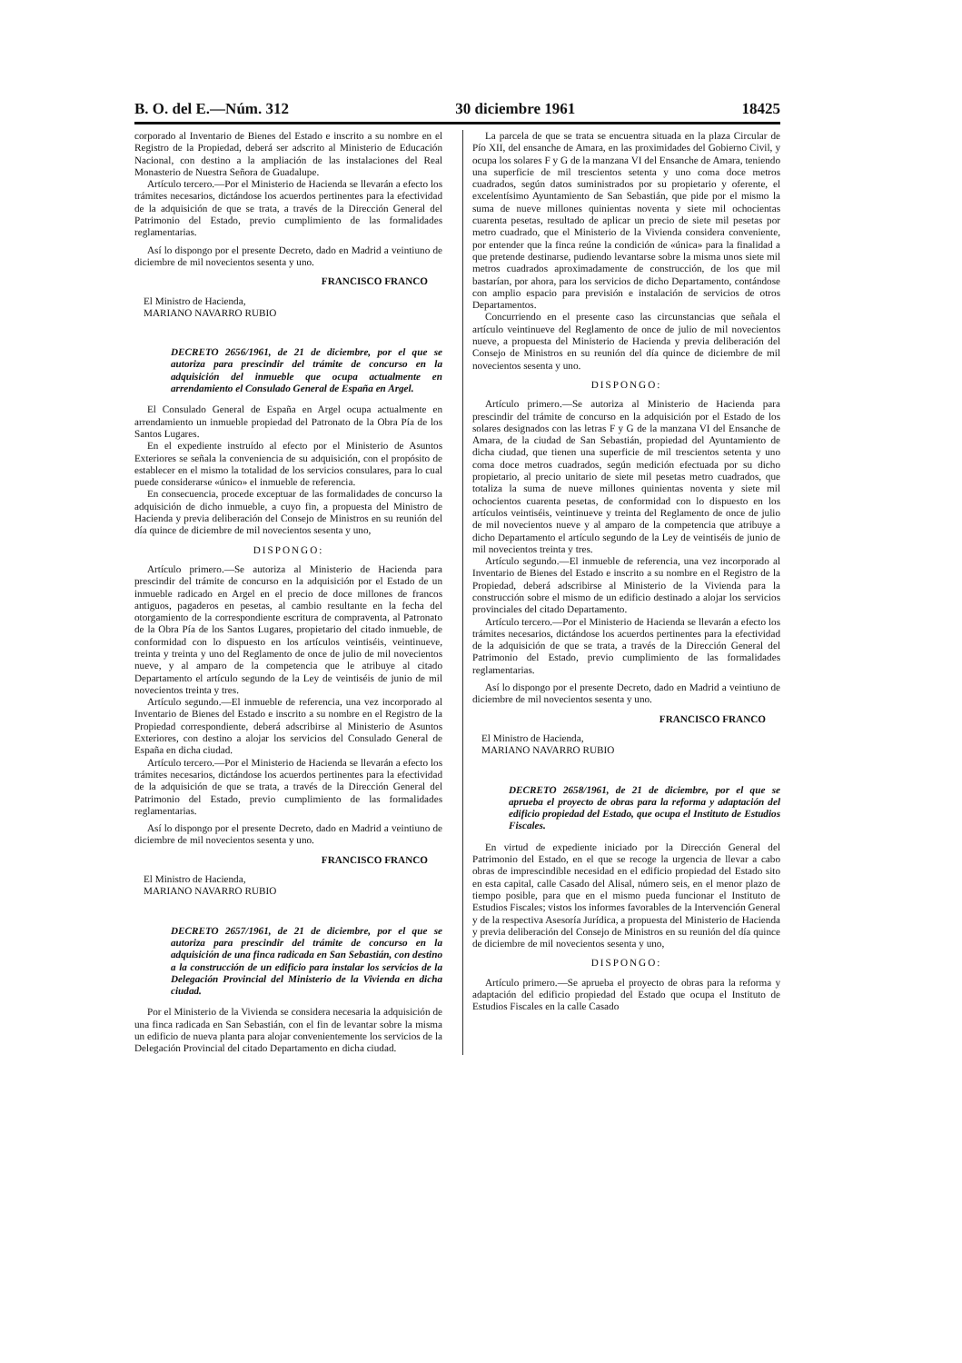B. O. del E.—Núm. 312 30 diciembre 1961 18425
corporado al Inventario de Bienes del Estado e inscrito a su nombre en el Registro de la Propiedad, deberá ser adscrito al Ministerio de Educación Nacional, con destino a la ampliación de las instalaciones del Real Monasterio de Nuestra Señora de Guadalupe.
Artículo tercero.—Por el Ministerio de Hacienda se llevarán a efecto los trámites necesarios, dictándose los acuerdos pertinentes para la efectividad de la adquisición de que se trata, a través de la Dirección General del Patrimonio del Estado, previo cumplimiento de las formalidades reglamentarias.
Así lo dispongo por el presente Decreto, dado en Madrid a veintiuno de diciembre de mil novecientos sesenta y uno.
FRANCISCO FRANCO
El Ministro de Hacienda,
MARIANO NAVARRO RUBIO
DECRETO 2656/1961, de 21 de diciembre, por el que se autoriza para prescindir del trámite de concurso en la adquisición del inmueble que ocupa actualmente en arrendamiento el Consulado General de España en Argel.
El Consulado General de España en Argel ocupa actualmente en arrendamiento un inmueble propiedad del Patronato de la Obra Pía de los Santos Lugares.
En el expediente instruído al efecto por el Ministerio de Asuntos Exteriores se señala la conveniencia de su adquisición, con el propósito de establecer en el mismo la totalidad de los servicios consulares, para lo cual puede considerarse «único» el inmueble de referencia.
En consecuencia, procede exceptuar de las formalidades de concurso la adquisición de dicho inmueble, a cuyo fin, a propuesta del Ministro de Hacienda y previa deliberación del Consejo de Ministros en su reunión del día quince de diciembre de mil novecientos sesenta y uno,
DISPONGO:
Artículo primero.—Se autoriza al Ministerio de Hacienda para prescindir del trámite de concurso en la adquisición por el Estado de un inmueble radicado en Argel en el precio de doce millones de francos antiguos, pagaderos en pesetas, al cambio resultante en la fecha del otorgamiento de la correspondiente escritura de compraventa, al Patronato de la Obra Pía de los Santos Lugares, propietario del citado inmueble, de conformidad con lo dispuesto en los artículos veintiséis, veintinueve, treinta y treinta y uno del Reglamento de once de julio de mil novecientos nueve, y al amparo de la competencia que le atribuye al citado Departamento el artículo segundo de la Ley de veintiséis de junio de mil novecientos treinta y tres.
Artículo segundo.—El inmueble de referencia, una vez incorporado al Inventario de Bienes del Estado e inscrito a su nombre en el Registro de la Propiedad correspondiente, deberá adscribirse al Ministerio de Asuntos Exteriores, con destino a alojar los servicios del Consulado General de España en dicha ciudad.
Artículo tercero.—Por el Ministerio de Hacienda se llevarán a efecto los trámites necesarios, dictándose los acuerdos pertinentes para la efectividad de la adquisición de que se trata, a través de la Dirección General del Patrimonio del Estado, previo cumplimiento de las formalidades reglamentarias.
Así lo dispongo por el presente Decreto, dado en Madrid a veintiuno de diciembre de mil novecientos sesenta y uno.
FRANCISCO FRANCO
El Ministro de Hacienda,
MARIANO NAVARRO RUBIO
DECRETO 2657/1961, de 21 de diciembre, por el que se autoriza para prescindir del trámite de concurso en la adquisición de una finca radicada en San Sebastián, con destino a la construcción de un edificio para instalar los servicios de la Delegación Provincial del Ministerio de la Vivienda en dicha ciudad.
Por el Ministerio de la Vivienda se considera necesaria la adquisición de una finca radicada en San Sebastián, con el fin de levantar sobre la misma un edificio de nueva planta para alojar convenientemente los servicios de la Delegación Provincial del citado Departamento en dicha ciudad.
La parcela de que se trata se encuentra situada en la plaza Circular de Pío XII, del ensanche de Amara, en las proximidades del Gobierno Civil, y ocupa los solares F y G de la manzana VI del Ensanche de Amara, teniendo una superficie de mil trescientos setenta y uno coma doce metros cuadrados, según datos suministrados por su propietario y oferente, el excelentísimo Ayuntamiento de San Sebastián, que pide por el mismo la suma de nueve millones quinientas noventa y siete mil ochocientas cuarenta pesetas, resultado de aplicar un precio de siete mil pesetas por metro cuadrado, que el Ministerio de la Vivienda considera conveniente, por entender que la finca reúne la condición de «única» para la finalidad a que pretende destinarse, pudiendo levantarse sobre la misma unos siete mil metros cuadrados aproximadamente de construcción, de los que mil bastarían, por ahora, para los servicios de dicho Departamento, contándose con amplio espacio para previsión e instalación de servicios de otros Departamentos.
Concurriendo en el presente caso las circunstancias que señala el artículo veintinueve del Reglamento de once de julio de mil novecientos nueve, a propuesta del Ministerio de Hacienda y previa deliberación del Consejo de Ministros en su reunión del día quince de diciembre de mil novecientos sesenta y uno.
DISPONGO:
Artículo primero.—Se autoriza al Ministerio de Hacienda para prescindir del trámite de concurso en la adquisición por el Estado de los solares designados con las letras F y G de la manzana VI del Ensanche de Amara, de la ciudad de San Sebastián, propiedad del Ayuntamiento de dicha ciudad, que tienen una superficie de mil trescientos setenta y uno coma doce metros cuadrados, según medición efectuada por su dicho propietario, al precio unitario de siete mil pesetas metro cuadrados, que totaliza la suma de nueve millones quinientas noventa y siete mil ochocientos cuarenta pesetas, de conformidad con lo dispuesto en los artículos veintiséis, veintinueve y treinta del Reglamento de once de julio de mil novecientos nueve y al amparo de la competencia que atribuye a dicho Departamento el artículo segundo de la Ley de veintiséis de junio de mil novecientos treinta y tres.
Artículo segundo.—El inmueble de referencia, una vez incorporado al Inventario de Bienes del Estado e inscrito a su nombre en el Registro de la Propiedad, deberá adscribirse al Ministerio de la Vivienda para la construcción sobre el mismo de un edificio destinado a alojar los servicios provinciales del citado Departamento.
Artículo tercero.—Por el Ministerio de Hacienda se llevarán a efecto los trámites necesarios, dictándose los acuerdos pertinentes para la efectividad de la adquisición de que se trata, a través de la Dirección General del Patrimonio del Estado, previo cumplimiento de las formalidades reglamentarias.
Así lo dispongo por el presente Decreto, dado en Madrid a veintiuno de diciembre de mil novecientos sesenta y uno.
FRANCISCO FRANCO
El Ministro de Hacienda,
MARIANO NAVARRO RUBIO
DECRETO 2658/1961, de 21 de diciembre, por el que se aprueba el proyecto de obras para la reforma y adaptación del edificio propiedad del Estado, que ocupa el Instituto de Estudios Fiscales.
En virtud de expediente iniciado por la Dirección General del Patrimonio del Estado, en el que se recoge la urgencia de llevar a cabo obras de imprescindible necesidad en el edificio propiedad del Estado sito en esta capital, calle Casado del Alisal, número seis, en el menor plazo de tiempo posible, para que en el mismo pueda funcionar el Instituto de Estudios Fiscales; vistos los informes favorables de la Intervención General y de la respectiva Asesoría Jurídica, a propuesta del Ministerio de Hacienda y previa deliberación del Consejo de Ministros en su reunión del día quince de diciembre de mil novecientos sesenta y uno,
DISPONGO:
Artículo primero.—Se aprueba el proyecto de obras para la reforma y adaptación del edificio propiedad del Estado que ocupa el Instituto de Estudios Fiscales en la calle Casado